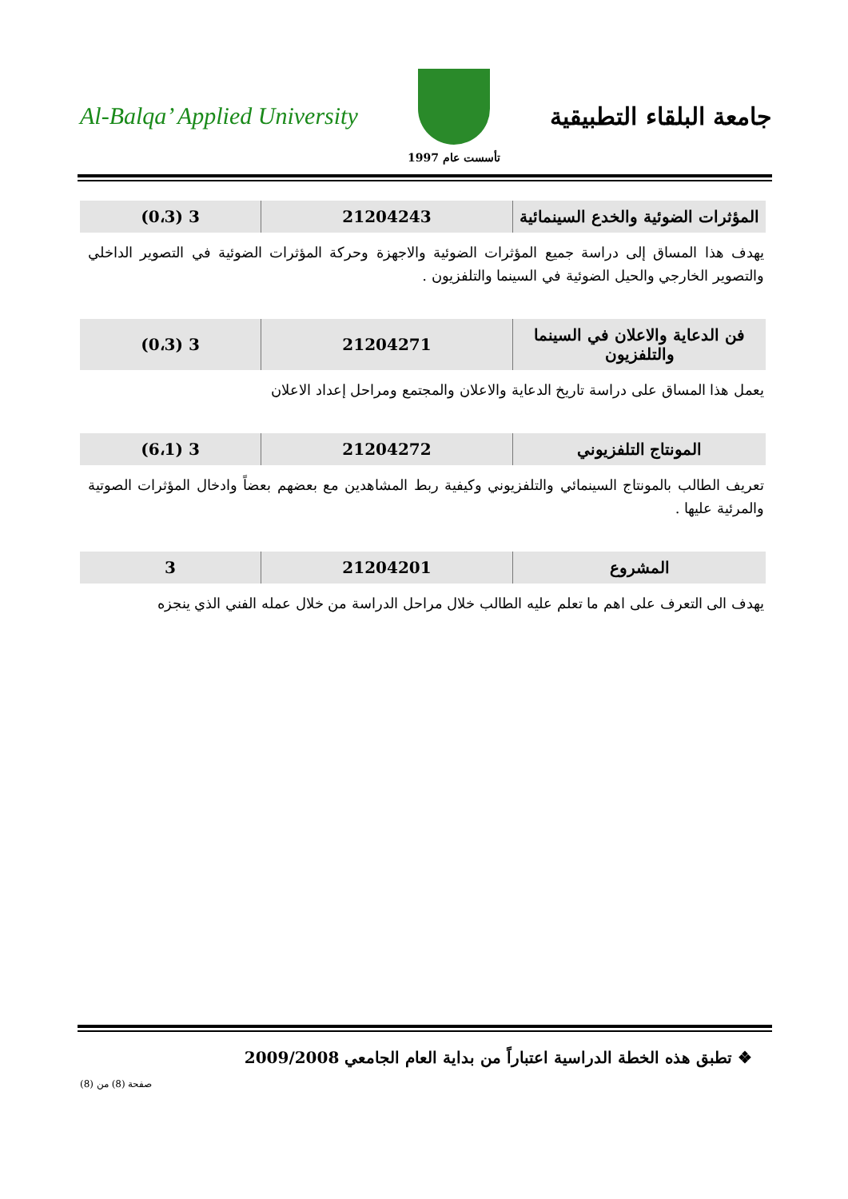Al-Balqa’ Applied University
تأسست عام 1997
جامعة البلقاء التطبيقية
| المؤثرات الضوئية والخدع السينمائية | 21204243 | 3 (0،3) |
يهدف هذا المساق إلى دراسة جميع المؤثرات الضوئية والاجهزة وحركة المؤثرات الضوئية في التصوير الداخلي والتصوير الخارجي والحيل الضوئية في السينما والتلفزيون .
| فن الدعاية والاعلان في السينما والتلفزيون | 21204271 | 3 (0،3) |
يعمل هذا المساق على دراسة تاريخ الدعاية والاعلان والمجتمع ومراحل إعداد الاعلان
| المونتاج التلفزيوني | 21204272 | 3 (6،1) |
تعريف الطالب بالمونتاج السينمائي والتلفزيوني وكيفية ربط المشاهدين مع بعضهم بعضاً وادخال المؤثرات الصوتية والمرئية عليها .
| المشروع | 21204201 | 3 |
يهدف الى التعرف على اهم ما تعلم عليه الطالب خلال مراحل الدراسة من خلال عمله الفني الذي ينجزه
❖ تطبق هذه الخطة الدراسية اعتباراً من بداية العام الجامعي 2009/2008
صفحة (8) من (8)